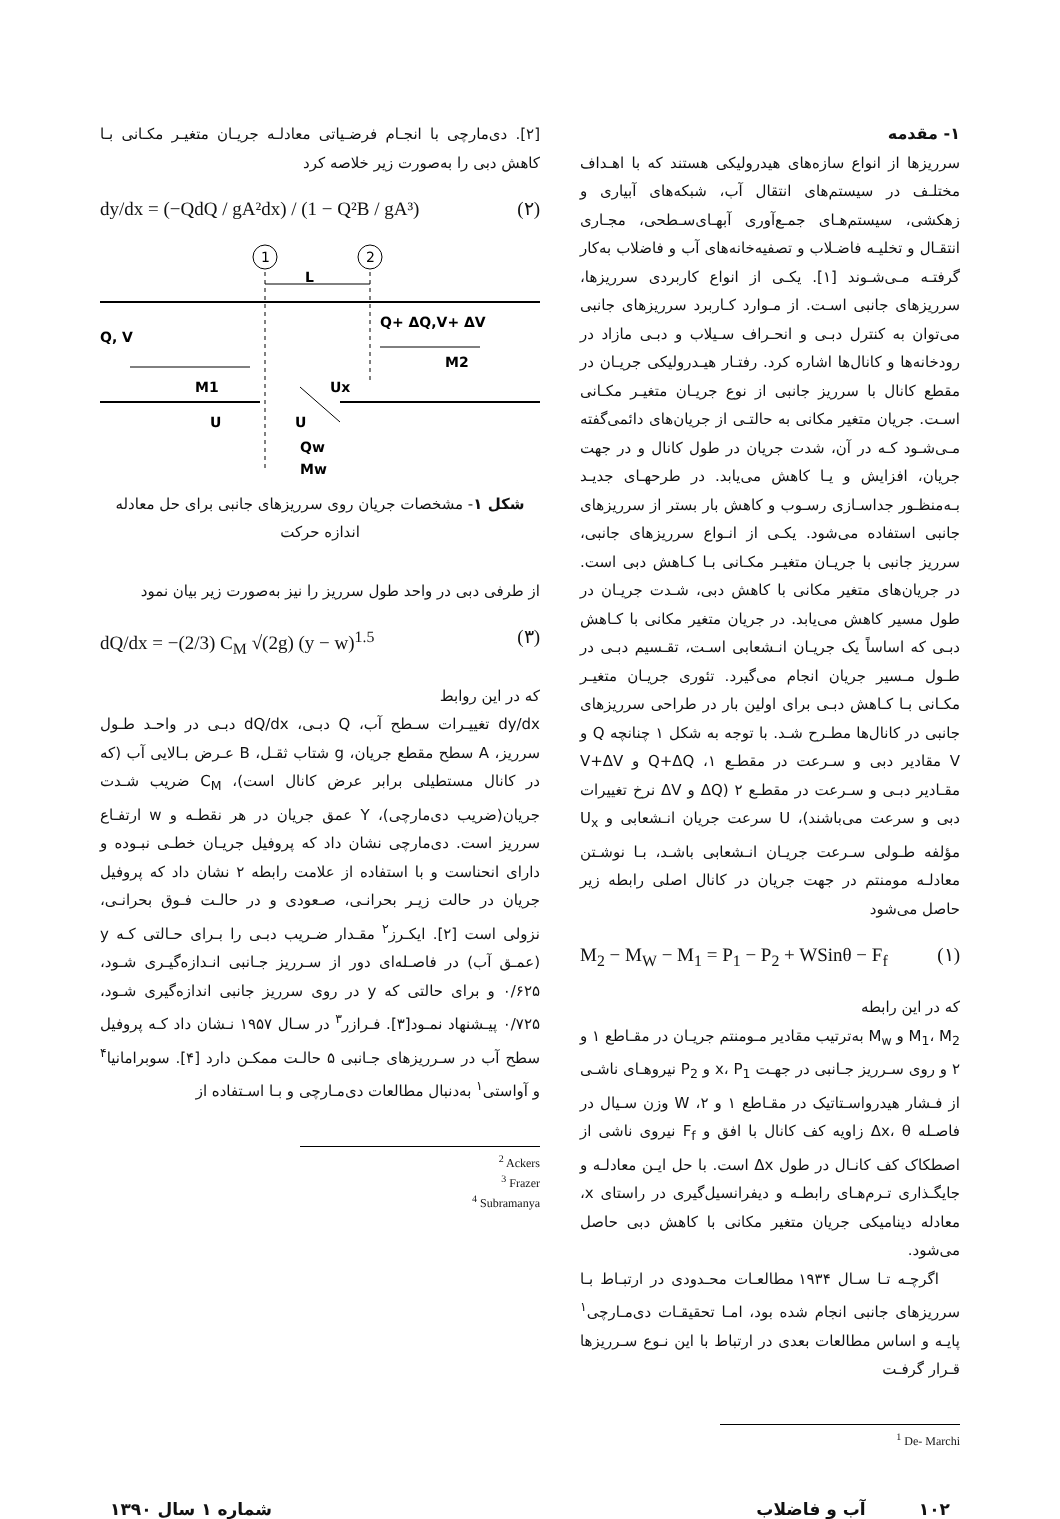۱- مقدمه
سرریزها از انواع سازه‌های هیدرولیکی هستند که با اهـداف مختلـف در سیستم‌های انتقال آب، شبکه‌های آبیاری و زهکشی، سیستم‌هـای جمـع‌آوری آبهـای‌سـطحی، مجـاری انتقـال و تخلیـه فاضـلاب و تصفیه‌خانه‌های آب و فاضلاب به‌کار گرفتـه مـی‌شـوند [۱]. یکـی از انواع کاربردی سرریزها، سرریزهای جانبی اسـت. از مـوارد کـاربرد سرریزهای جانبی می‌توان به کنترل دبـی و انحـراف سـیلاب و دبـی مازاد در رودخانه‌ها و کانال‌ها اشاره کرد. رفتـار هیـدرولیکی جریـان در مقطع کانال با سرریز جانبی از نوع جریـان متغیـر مکـانی اسـت. جریان متغیر مکانی به حالتـی از جریان‌های دائمی‌گفته مـی‌شـود کـه در آن، شدت جریان در طول کانال و در جهت جریان، افزایش و یـا کاهش می‌یابد. در طرحهـای جدیـد بـه‌منظـور جداسـازی رسـوب و کاهش بار بستر از سرریزهای جانبی استفاده می‌شود. یکـی از انـواع سرریزهای جانبی، سرریز جانبی با جریـان متغیـر مکـانی بـا کـاهش دبی است. در جریان‌های متغیر مکانی با کاهش دبی، شـدت جریـان در طول مسیر کاهش می‌یابد. در جریان متغیر مکانی با کـاهش دبـی که اساساً یک جریـان انـشعابی اسـت، تقـسیم دبـی در طـول مـسیر جریان انجام می‌گیرد. تئوری جریـان متغیـر مکـانی بـا کـاهش دبـی برای اولین بار در طراحی سرریزهای جانبی در کانال‌ها مطـرح شـد. با توجه به شکل ۱ چنانچه Q و V مقادیر دبی و سـرعت در مقطـع ۱، Q+ΔQ و V+ΔV مقـادیر دبـی و سـرعت در مقطـع ۲ (ΔQ و ΔV نرخ تغییرات دبی و سرعت می‌باشند)، U سرعت جریان انـشعابی و U<sub>x</sub> مؤلفه طـولی سـرعت جریـان انـشعابی باشـد، بـا نوشـتن معادلـه مومنتم در جهت جریان در کانال اصلی رابطه زیر حاصل می‌شود
M<sub>2</sub> − M<sub>W</sub> − M<sub>1</sub> = P<sub>1</sub> − P<sub>2</sub> + WSinθ − F<sub>f</sub> (۱)
که در این رابطه
M<sub>1</sub>، M<sub>2</sub> و M<sub>w</sub> به‌ترتیب مقادیر مـومنتم جریـان در مقـاطع ۱ و ۲ و روی سـرریز جـانبی در جهـت x، P<sub>1</sub> و P<sub>2</sub> نیروهـای ناشـی از فـشار هیدرواسـتاتیک در مقـاطع ۱ و ۲، W وزن سـیال در فاصـله Δx، θ زاویه کف کانال با افق و F<sub>f</sub> نیروی ناشی از اصطکاک کف کانـال در طول Δx است. با حل ایـن معادلـه و جایگـذاری تـرم‌هـای رابطـه و دیفرانسیل‌گیری در راستای x، معادله دینامیکی جریان متغیر مکانی با کاهش دبی حاصل می‌شود.
اگرچـه تـا سـال ۱۹۳۴ مطالعـات محـدودی در ارتبـاط بـا سرریزهای جانبی انجام شده بود، امـا تحقیقـات دی‌مـارچی<sup>۱</sup> پایـه و اساس مطالعات بعدی در ارتباط با این نـوع سـرریزها قـرار گرفـت
<sup>1</sup> De- Marchi
[۲]. دی‌مارچی با انجـام فرضـیاتی معادلـه جریـان متغیـر مکـانی بـا کاهش دبی را به‌صورت زیر خلاصه کرد
dy/dx = (−QdQ / gA²dx) / (1 − Q²B / gA³) (۲)
1
2
L
Q, V
Q+ ΔQ,V+ ΔV
M2
M1
Ux
U
U
Qw
Mw
شکل ۱- مشخصات جریان روی سرریزهای جانبی برای حل معادله اندازه حرکت
از طرفی دبی در واحد طول سرریز را نیز به‌صورت زیر بیان نمود
dQ/dx = −(2/3) C<sub>M</sub> √(2g) (y − w)<sup>1.5</sup> (۳)
که در این روابط
dy/dx تغییـرات سـطح آب، Q دبـی، dQ/dx دبـی در واحـد طـول سرریز، A سطح مقطع جریان، g شتاب ثقـل، B عـرض بـالایی آب (که در کانال مستطیلی برابر عرض کانال است)، C<sub>M</sub> ضریب شـدت جریان(ضریب دی‌مارچی)، Y عمق جریان در هر نقطـه و w ارتفـاع سرریز است. دی‌مارچی نشان داد که پروفیل جریـان خطـی نبـوده و دارای انحناست و با استفاده از علامت رابطه ۲ نشان داد که پروفیل جریان در حالت زیـر بحرانـی، صـعودی و در حالـت فـوق بحرانـی، نزولی است [۲]. ایکـرز<sup>۲</sup> مقـدار ضـریب دبـی را بـرای حـالتی کـه y (عمـق آب) در فاصـله‌ای دور از سـرریز جـانبی انـدازه‌گیـری شـود، ۰/۶۲۵ و برای حالتی که y در روی سرریز جانبی اندازه‌گیری شـود، ۰/۷۲۵ پیـشنهاد نمـود[۳]. فـرازر<sup>۳</sup> در سـال ۱۹۵۷ نـشان داد کـه پروفیل سطح آب در سـرریزهای جـانبی ۵ حالـت ممکـن دارد [۴]. سوبرامانیا<sup>۴</sup> و آواستی<sup>۱</sup> به‌دنبال مطالعات دی‌مـارچی و بـا اسـتفاده از
<sup>2</sup> Ackers
<sup>3</sup> Frazer
<sup>4</sup> Subramanya
۱۰۲ آب و فاضلاب شماره ۱ سال ۱۳۹۰